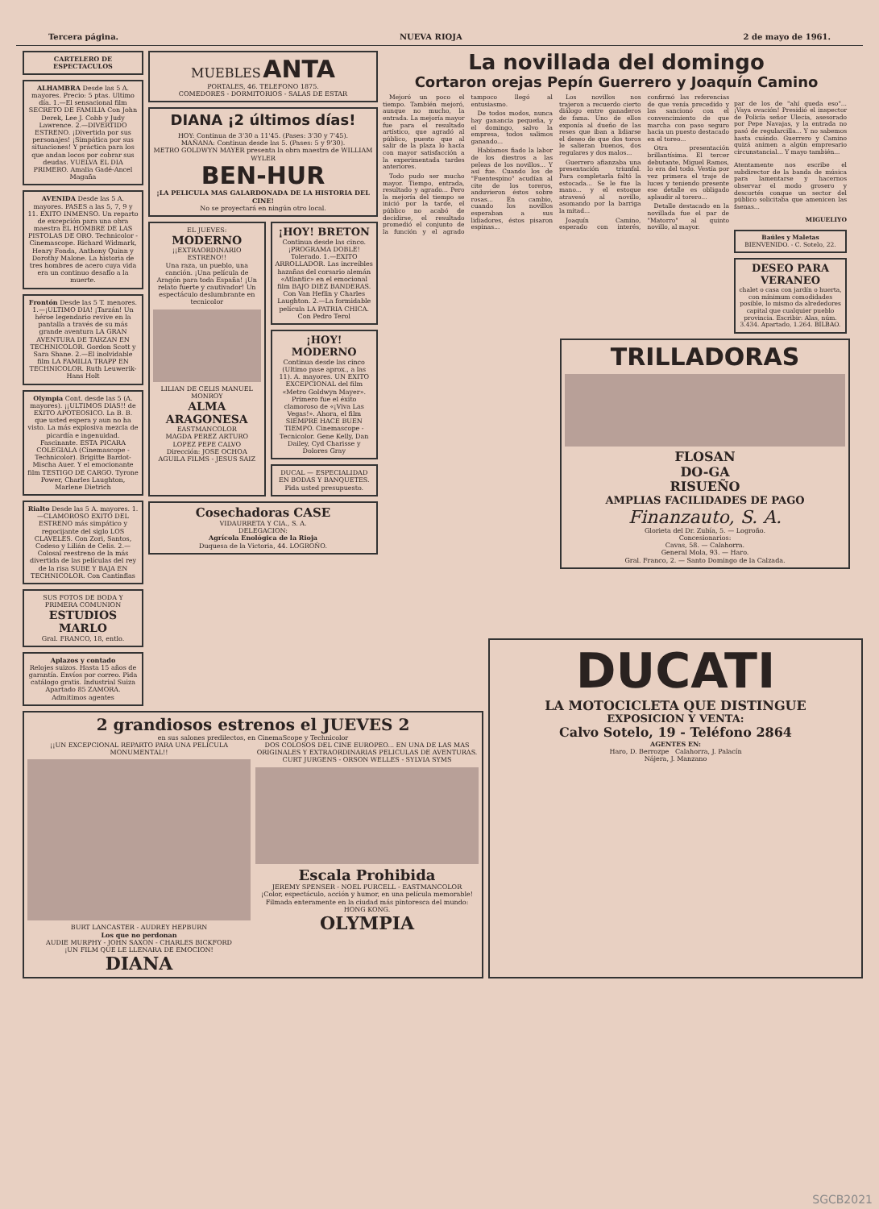Tercera página. NUEVA RIOJA 2 de mayo de 1961.
CARTELERO DE ESPECTACULOS
ALHAMBRA Desde las 5 A. mayores. Precio: 5 ptas. Ultimo día. 1.—El sensacional film SECRETO DE FAMILIA Con John Derek, Lee J. Cobb y Judy Lawrence. 2.—DIVERTIDO ESTRENO. ¡Divertida por sus personajes! ¡Simpática por sus situaciones! Y práctica para los que andan locos por cobrar sus deudas. VUELVA EL DIA PRIMERO. Amalia Gadé-Ancel Magaña
AVENIDA Desde las 5 A. mayores. PASES a las 5, 7, 9 y 11. EXITO INMENSO. Un reparto de excepción para una obra maestra EL HOMBRE DE LAS PISTOLAS DE ORO. Technicolor - Cinemascope. Richard Widmark, Henry Fonda, Anthony Quinn y Dorothy Malone. La historia de tres hombres de acero cuya vida era un continuo desafío a la muerte.
Frontón Desde las 5 T. menores. 1.—¡ULTIMO DIA! ¡Tarzán! Un héroe legendario revive en la pantalla a través de su más grande aventura LA GRAN AVENTURA DE TARZAN EN TECHNICOLOR. Gordon Scott y Sara Shane. 2.—El inolvidable film LA FAMILIA TRAPP EN TECHNICOLOR. Ruth Leuwerik-Hans Holt
Olympia Cont. desde las 5 (A. mayores). ¡¡ULTIMOS DIAS!! de EXITO APOTEOSICO. La B. B. que usted espera y aun no ha visto. La más explosiva mezcla de picardía e ingenuidad. Fascinante. ESTA PICARA COLEGIALA (Cinemascope - Technicolor). Brigitte Bardot-Mischa Auer. Y el emocionante film TESTIGO DE CARGO. Tyrone Power, Charles Laughton, Marlene Dietrich
Rialto Desde las 5 A. mayores. 1.—CLAMOROSO EXITO DEL ESTRENO más simpático y regocijante del siglo LOS CLAVELES. Con Zori, Santos, Codeso y Lilián de Celis. 2.—Colosal reestreno de la más divertida de las películas del rey de la risa SUBE Y BAJA EN TECHNICOLOR. Con Cantinflas
SUS FOTOS DE BODA Y PRIMERA COMUNION
ESTUDIOS MARLO
Gral. FRANCO, 18, entlo.
Aplazos y contado
Relojes suizos. Hasta 15 años de garantía. Envíos por correo. Pida catálogo gratis. Industrial Suiza Apartado 85 ZAMORA. Admitimos agentes
MUEBLES ANTA
PORTALES, 46. TELEFONO 1875.
COMEDORES - DORMITORIOS - SALAS DE ESTAR
DIANA ¡2 últimos días!
HOY: Continua de 3'30 a 11'45. (Pases: 3'30 y 7'45).
MAÑANA: Continua desde las 5. (Pases: 5 y 9'30).
METRO GOLDWYN MAYER presenta la obra maestra de WILLIAM WYLER
BEN-HUR
¡LA PELICULA MAS GALARDONADA DE LA HISTORIA DEL CINE!
No se proyectará en ningún otro local.
EL JUEVES:
MODERNO
¡¡EXTRAORDINARIO ESTRENO!!
Una raza, un pueblo, una canción. ¡Una película de Aragón para toda España! ¡Un relato fuerte y cautivador! Un espectáculo deslumbrante en tecnicolor
LILIAN DE CELIS MANUEL MONROY
ALMA ARAGONESA
EASTMANCOLOR
MAGDA PEREZ ARTURO LOPEZ PEPE CALVO
Dirección: JOSE OCHOA
AGUILA FILMS - JESUS SAIZ
¡HOY! BRETON
Continua desde las cinco. ¡PROGRAMA DOBLE! Tolerado. 1.—EXITO ARROLLADOR. Las increíbles hazañas del corsario alemán «Atlantic» en el emocional film BAJO DIEZ BANDERAS. Con Van Heflin y Charles Laughton. 2.—La formidable película LA PATRIA CHICA. Con Pedro Terol
¡HOY! MODERNO
Continua desde las cinco (Ultimo pase aprox., a las 11). A. mayores. UN EXITO EXCEPCIONAL del film «Metro Goldwyn Mayer». Primero fue el éxito clamoroso de «¡Viva Las Vegas!». Ahora, el film SIEMPRE HACE BUEN TIEMPO. Cinemascope - Tecnicolor. Gene Kelly, Dan Dailey, Cyd Charisse y Dolores Gray
DUCAL — ESPECIALIDAD EN BODAS Y BANQUETES. Pida usted presupuesto.
Cosechadoras CASE
VIDAURRETA Y CIA., S. A.
DELEGACION:
Agrícola Enológica de la Rioja
Duquesa de la Victoria, 44. LOGROÑO.
La novillada del domingo
Cortaron orejas Pepín Guerrero y Joaquín Camino
Mejoró un poco el tiempo. También mejoró, aunque no mucho, la entrada. La mejoría mayor fue para el resultado artístico, que agradó al público, puesto que al salir de la plaza lo hacía con mayor satisfacción a la experimentada tardes anteriores.
Todo pudo ser mucho mayor. Tiempo, entrada, resultado y agrado... Pero la mejoría del tiempo se inició por la tarde, el público no acabó de decidirse, el resultado promedió el conjunto de la función y el agrado tampoco llegó al entusiasmo.
De todos modos, nunca hay ganancia pequeña, y el domingo, salvo la empresa, todos salimos ganando...
Habíamos fiado la labor de los diestros a las peleas de los novillos... Y así fue. Cuando los de "Fuentespino" acudían al cite de los toreros, anduvieron éstos sobre rosas... En cambio, cuando los novillos esperaban a sus lidiadores, éstos pisaron espinas...
Los novillos nos trajeron a recuerdo cierto diálogo entre ganaderos de fama. Uno de ellos exponía al dueño de las reses que iban a lidiarse el deseo de que dos toros le salieran buenos, dos regulares y dos malos...
Guerrero afianzaba una presentación triunfal. Para completarla faltó la estocada... Se le fue la mano... y el estoque atravesó al novillo, asomando por la barriga la mitad...
Joaquín Camino, esperado con interés, confirmó las referencias de que venía precedido y las sancionó con el convencimiento de que marcha con paso seguro hacia un puesto destacado en el toreo...
Otra presentación brillantísima. El tercer debutante, Miguel Ramos, lo era del todo. Vestía por vez primera el traje de luces y teniendo presente ese detalle es obligado aplaudir al torero...
Detalle destacado en la novillada fue el par de "Matorro" al quinto novillo, al mayor.
par de los de "ahí queda eso"... ¡Vaya ovación! Presidió el inspector de Policía señor Ulecia, asesorado por Pepe Navajas, y la entrada no pasó de regularcilla... Y no sabemos hasta cuándo. Guerrero y Camino quizá animen a algún empresario circunstancial... Y mayo también...
Atentamente nos escribe el subdirector de la banda de música para lamentarse y hacernos observar el modo grosero y descortés conque un sector del público solicitaba que amenicen las faenas...
MIGUELIYO
Baúles y Maletas
BIENVENIDO. - C. Sotelo, 22.
DESEO PARA VERANEO
chalet o casa con jardín o huerta, con mínimum comodidades posible, lo mismo da alrededores capital que cualquier pueblo provincia. Escribir: Alas, núm. 3.434. Apartado, 1.264. BILBAO.
TRILLADORAS
FLOSAN
DO-GA
RISUEÑO
AMPLIAS FACILIDADES DE PAGO
Finanzauto, S. A.
Glorieta del Dr. Zubía, 5. — Logroño.
Concesionarios:
Cavas, 58. — Calahorra.
General Mola, 93. — Haro.
Gral. Franco, 2. — Santo Domingo de la Calzada.
2 grandiosos estrenos el JUEVES 2
en sus salones predilectos, en CinemaScope y Technicolor
¡¡UN EXCEPCIONAL REPARTO PARA UNA PELICULA MONUMENTAL!!
BURT LANCASTER - AUDREY HEPBURN
Los que no perdonan
AUDIE MURPHY - JOHN SAXON - CHARLES BICKFORD
¡UN FILM QUE LE LLENARA DE EMOCION!
DIANA
DOS COLOSOS DEL CINE EUROPEO... EN UNA DE LAS MAS ORIGINALES Y EXTRAORDINARIAS PELICULAS DE AVENTURAS.
CURT JURGENS - ORSON WELLES - SYLVIA SYMS
Escala Prohibida
JEREMY SPENSER - NOEL PURCELL - EASTMANCOLOR
¡Color, espectáculo, acción y humor, en una película memorable! Filmada enteramente en la ciudad más pintoresca del mundo: HONG KONG.
OLYMPIA
DUCATI
LA MOTOCICLETA QUE DISTINGUE
EXPOSICION Y VENTA:
Calvo Sotelo, 19 - Teléfono 2864
AGENTES EN:
Haro, D. Berrozpe Calahorra, J. Palacín
Nájera, J. Manzano
SGCB2021